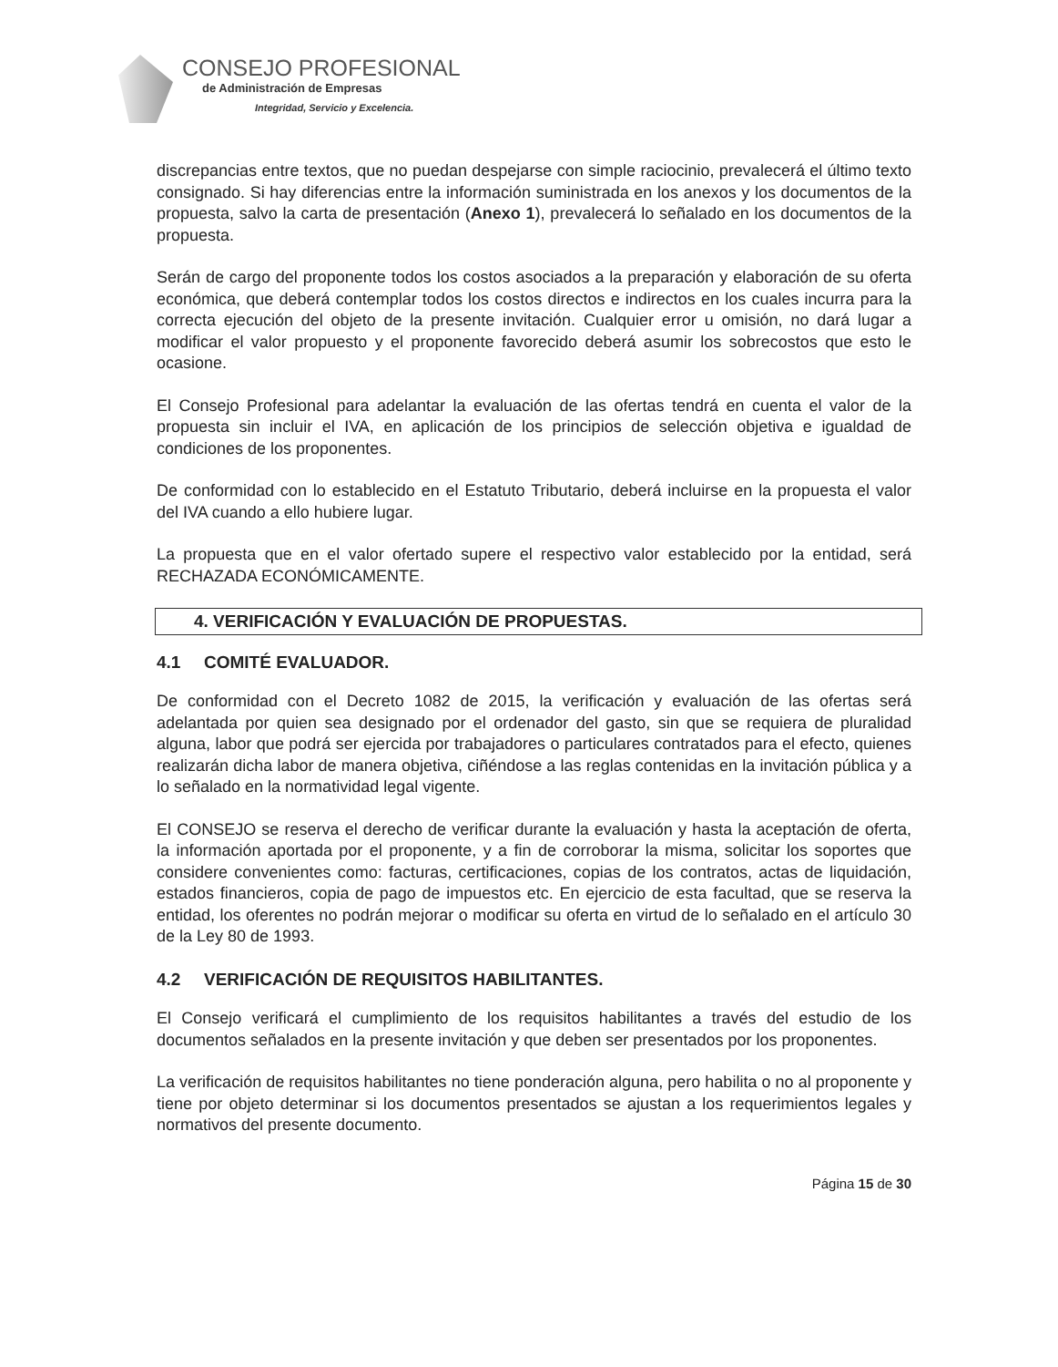CONSEJO PROFESIONAL
de Administración de Empresas
Integridad, Servicio y Excelencia.
discrepancias entre textos, que no puedan despejarse con simple raciocinio, prevalecerá el último texto consignado. Si hay diferencias entre la información suministrada en los anexos y los documentos de la propuesta, salvo la carta de presentación (Anexo 1), prevalecerá lo señalado en los documentos de la propuesta.
Serán de cargo del proponente todos los costos asociados a la preparación y elaboración de su oferta económica, que deberá contemplar todos los costos directos e indirectos en los cuales incurra para la correcta ejecución del objeto de la presente invitación. Cualquier error u omisión, no dará lugar a modificar el valor propuesto y el proponente favorecido deberá asumir los sobrecostos que esto le ocasione.
El Consejo Profesional para adelantar la evaluación de las ofertas tendrá en cuenta el valor de la propuesta sin incluir el IVA, en aplicación de los principios de selección objetiva e igualdad de condiciones de los proponentes.
De conformidad con lo establecido en el Estatuto Tributario, deberá incluirse en la propuesta el valor del IVA cuando a ello hubiere lugar.
La propuesta que en el valor ofertado supere el respectivo valor establecido por la entidad, será RECHAZADA ECONÓMICAMENTE.
4. VERIFICACIÓN Y EVALUACIÓN DE PROPUESTAS.
4.1 COMITÉ EVALUADOR.
De conformidad con el Decreto 1082 de 2015, la verificación y evaluación de las ofertas será adelantada por quien sea designado por el ordenador del gasto, sin que se requiera de pluralidad alguna, labor que podrá ser ejercida por trabajadores o particulares contratados para el efecto, quienes realizarán dicha labor de manera objetiva, ciñéndose a las reglas contenidas en la invitación pública y a lo señalado en la normatividad legal vigente.
El CONSEJO se reserva el derecho de verificar durante la evaluación y hasta la aceptación de oferta, la información aportada por el proponente, y a fin de corroborar la misma, solicitar los soportes que considere convenientes como: facturas, certificaciones, copias de los contratos, actas de liquidación, estados financieros, copia de pago de impuestos etc. En ejercicio de esta facultad, que se reserva la entidad, los oferentes no podrán mejorar o modificar su oferta en virtud de lo señalado en el artículo 30 de la Ley 80 de 1993.
4.2 VERIFICACIÓN DE REQUISITOS HABILITANTES.
El Consejo verificará el cumplimiento de los requisitos habilitantes a través del estudio de los documentos señalados en la presente invitación y que deben ser presentados por los proponentes.
La verificación de requisitos habilitantes no tiene ponderación alguna, pero habilita o no al proponente y tiene por objeto determinar si los documentos presentados se ajustan a los requerimientos legales y normativos del presente documento.
Página 15 de 30